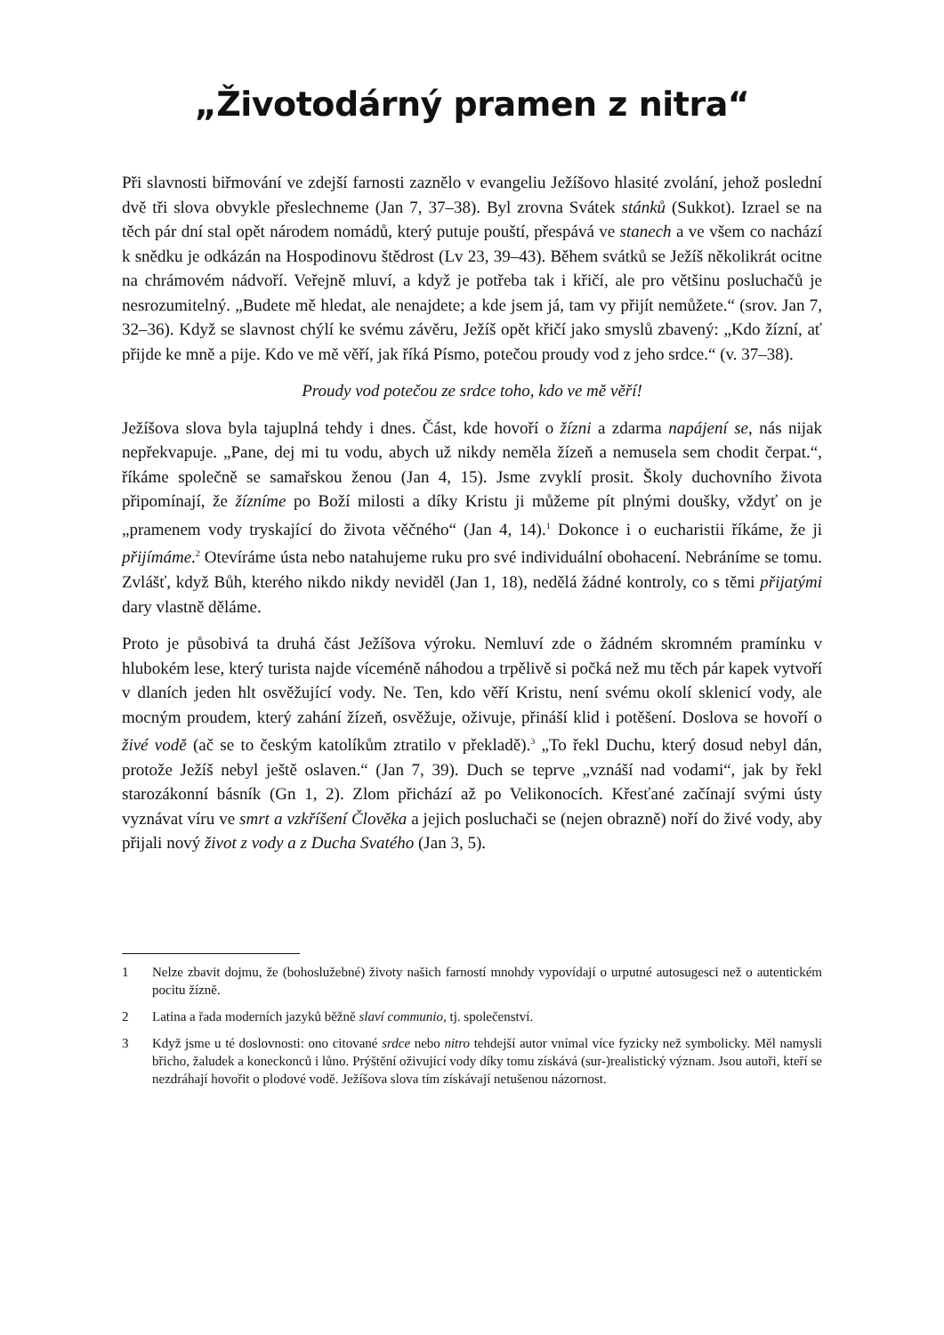„Životodárný pramen z nitra“
Při slavnosti biřmování ve zdejší farnosti zaznělo v evangeliu Ježíšovo hlasité zvolání, jehož poslední dvě tři slova obvykle přeslechneme (Jan 7, 37–38). Byl zrovna Svátek stánků (Sukkot). Izrael se na těch pár dní stal opět národem nomádů, který putuje pouští, přespává ve stanech a ve všem co nachází k snědku je odkázán na Hospodinovu štědrost (Lv 23, 39–43). Během svátků se Ježíš několikrát ocitne na chrámovém nádvoří. Veřejně mluví, a když je potřeba tak i křičí, ale pro většinu posluchačů je nesrozumitelný. „Budete mě hledat, ale nenajdete; a kde jsem já, tam vy přijít nemůžete.“ (srov. Jan 7, 32–36). Když se slavnost chýlí ke svému závěru, Ježíš opět křičí jako smyslů zbavený: „Kdo žízní, ať přijde ke mně a pije. Kdo ve mě věří, jak říká Písmo, potečou proudy vod z jeho srdce.“ (v. 37–38).
Proudy vod potečou ze srdce toho, kdo ve mě věří!
Ježíšova slova byla tajuplná tehdy i dnes. Část, kde hovoří o žízni a zdarma napájení se, nás nijak nepřekvapuje. „Pane, dej mi tu vodu, abych už nikdy neměla žízeň a nemusela sem chodit čerpat.“, říkáme společně se samařskou ženou (Jan 4, 15). Jsme zvyklí prosit. Školy duchovního života připomínají, že žízníme po Boží milosti a díky Kristu ji můžeme pít plnými doušky, vždyť on je „pramenem vody tryskající do života věčného“ (Jan 4, 14).<sup>1</sup> Dokonce i o eucharistii říkáme, že ji přijímáme.<sup>2</sup> Otevíráme ústa nebo natahujeme ruku pro své individuální obohacení. Nebráníme se tomu. Zvlášť, když Bůh, kterého nikdo nikdy neviděl (Jan 1, 18), nedělá žádné kontroly, co s těmi přijatými dary vlastně děláme.
Proto je působivá ta druhá část Ježíšova výroku. Nemluví zde o žádném skromném pramínku v hlubokém lese, který turista najde víceméně náhodou a trpělivě si počká než mu těch pár kapek vytvoří v dlaních jeden hlt osvěžující vody. Ne. Ten, kdo věří Kristu, není svému okolí sklenicí vody, ale mocným proudem, který zahání žízeň, osvěžuje, oživuje, přináší klid i potěšení. Doslova se hovoří o živé vodě (ač se to českým katolíkům ztratilo v překladě).<sup>3</sup> „To řekl Duchu, který dosud nebyl dán, protože Ježíš nebyl ještě oslaven.“ (Jan 7, 39). Duch se teprve „vznáší nad vodami“, jak by řekl starozákonní básník (Gn 1, 2). Zlom přichází až po Velikonocích. Křesťané začínají svými ústy vyznávat víru ve smrt a vzkříšení Člověka a jejich posluchači se (nejen obrazně) noří do živé vody, aby přijali nový život z vody a z Ducha Svatého (Jan 3, 5).
1 Nelze zbavit dojmu, že (bohoslužebné) životy našich farností mnohdy vypovídají o urputné autosugesci než o autentickém pocitu žízně.
2 Latina a řada moderních jazyků běžně slaví communio, tj. společenství.
3 Když jsme u té doslovnosti: ono citované srdce nebo nitro tehdejší autor vnímal více fyzicky než symbolicky. Měl namysli břicho, žaludek a koneckonců i lůno. Prýštění oživující vody díky tomu získává (sur-)realistický význam. Jsou autoři, kteří se nezdráhají hovořit o plodové vodě. Ježíšova slova tím získávají netušenou názornost.